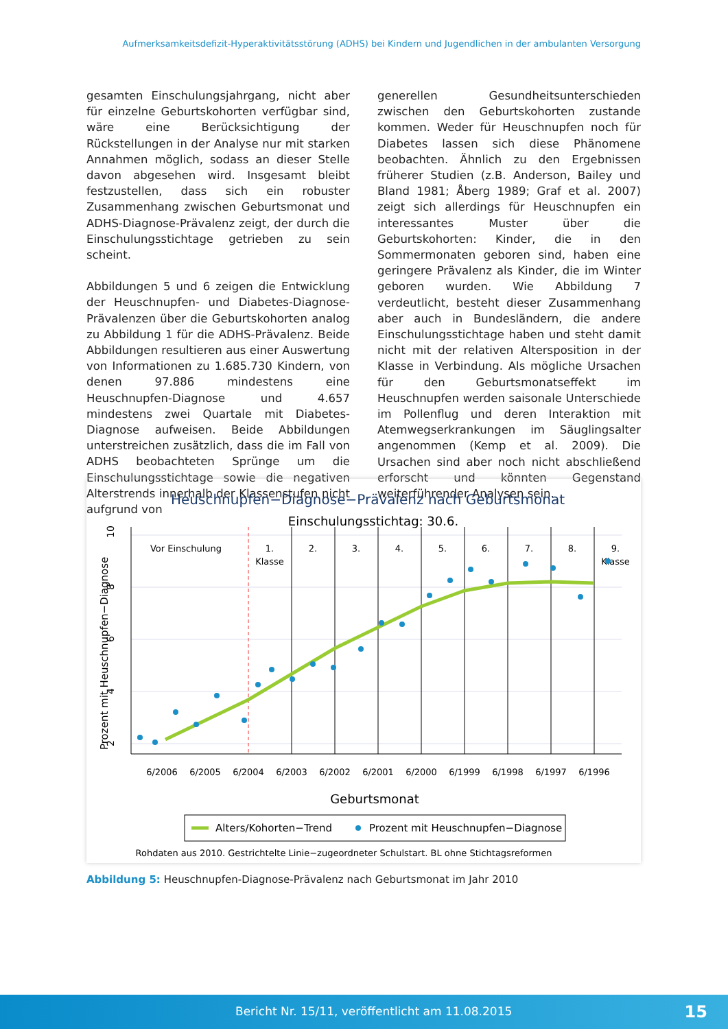Aufmerksamkeitsdefizit-Hyperaktivitätsstörung (ADHS) bei Kindern und Jugendlichen in der ambulanten Versorgung
gesamten Einschulungsjahrgang, nicht aber für einzelne Geburtskohorten verfügbar sind, wäre eine Berücksichtigung der Rückstellungen in der Analyse nur mit starken Annahmen möglich, sodass an dieser Stelle davon abgesehen wird. Insgesamt bleibt festzustellen, dass sich ein robuster Zusammenhang zwischen Geburtsmonat und ADHS-Diagnose-Prävalenz zeigt, der durch die Einschulungsstichtage getrieben zu sein scheint.
Abbildungen 5 und 6 zeigen die Entwicklung der Heuschnupfen- und Diabetes-Diagnose-Prävalenzen über die Geburtskohorten analog zu Abbildung 1 für die ADHS-Prävalenz. Beide Abbildungen resultieren aus einer Auswertung von Informationen zu 1.685.730 Kindern, von denen 97.886 mindestens eine Heuschnupfen-Diagnose und 4.657 mindestens zwei Quartale mit Diabetes-Diagnose aufweisen. Beide Abbildungen unterstreichen zusätzlich, dass die im Fall von ADHS beobachteten Sprünge um die Einschulungsstichtage sowie die negativen Alterstrends innerhalb der Klassenstufen nicht aufgrund von
generellen Gesundheitsunterschieden zwischen den Geburtskohorten zustande kommen. Weder für Heuschnupfen noch für Diabetes lassen sich diese Phänomene beobachten. Ähnlich zu den Ergebnissen früherer Studien (z.B. Anderson, Bailey und Bland 1981; Åberg 1989; Graf et al. 2007) zeigt sich allerdings für Heuschnupfen ein interessantes Muster über die Geburtskohorten: Kinder, die in den Sommermonaten geboren sind, haben eine geringere Prävalenz als Kinder, die im Winter geboren wurden. Wie Abbildung 7 verdeutlicht, besteht dieser Zusammenhang aber auch in Bundesländern, die andere Einschulungsstichtage haben und steht damit nicht mit der relativen Altersposition in der Klasse in Verbindung. Als mögliche Ursachen für den Geburtsmonatseffekt im Heuschnupfen werden saisonale Unterschiede im Pollenflug und deren Interaktion mit Atemwegserkrankungen im Säuglingsalter angenommen (Kemp et al. 2009). Die Ursachen sind aber noch nicht abschließend erforscht und könnten Gegenstand weiterführender Analysen sein.
Heuschnupfen−Diagnose−Prävalenz nach Geburtsmonat
Einschulungsstichtag: 30.6.
Vor Einschulung
1.
Klasse
2.
3.
4.
5.
6.
7.
8.
9.
Klasse
6/2006
6/2005
6/2004
6/2003
6/2002
6/2001
6/2000
6/1999
6/1998
6/1997
6/1996
2
4
6
8
10
Prozent mit Heuschnupfen−Diagnose
Geburtsmonat
Alters/Kohorten−Trend
Prozent mit Heuschnupfen−Diagnose
Rohdaten aus 2010. Gestrichtelte Linie−zugeordneter Schulstart. BL ohne Stichtagsreformen
Abbildung 5: Heuschnupfen-Diagnose-Prävalenz nach Geburtsmonat im Jahr 2010
Bericht Nr. 15/11, veröffentlicht am 11.08.2015 15